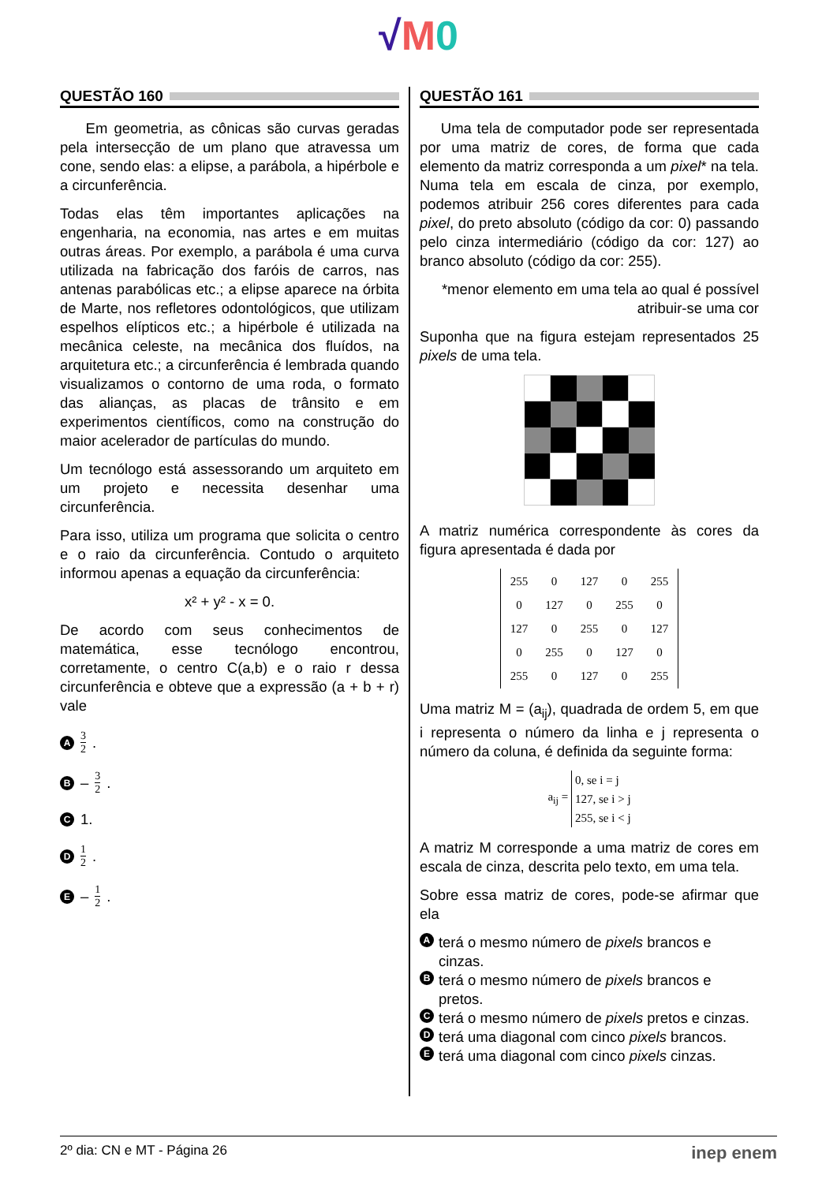√M 0
QUESTÃO 160
Em geometria, as cônicas são curvas geradas pela intersecção de um plano que atravessa um cone, sendo elas: a elipse, a parábola, a hipérbole e a circunferência.
Todas elas têm importantes aplicações na engenharia, na economia, nas artes e em muitas outras áreas. Por exemplo, a parábola é uma curva utilizada na fabricação dos faróis de carros, nas antenas parabólicas etc.; a elipse aparece na órbita de Marte, nos refletores odontológicos, que utilizam espelhos elípticos etc.; a hipérbole é utilizada na mecânica celeste, na mecânica dos fluídos, na arquitetura etc.; a circunferência é lembrada quando visualizamos o contorno de uma roda, o formato das alianças, as placas de trânsito e em experimentos científicos, como na construção do maior acelerador de partículas do mundo.
Um tecnólogo está assessorando um arquiteto em um projeto e necessita desenhar uma circunferência.
Para isso, utiliza um programa que solicita o centro e o raio da circunferência. Contudo o arquiteto informou apenas a equação da circunferência:
x² + y² - x = 0.
De acordo com seus conhecimentos de matemática, esse tecnólogo encontrou, corretamente, o centro C(a,b) e o raio r dessa circunferência e obteve que a expressão (a + b + r) vale
A 3 2.
B – 3 2.
C 1.
D 1 2.
E – 1 2.
QUESTÃO 161
Uma tela de computador pode ser representada por uma matriz de cores, de forma que cada elemento da matriz corresponda a um pixel* na tela. Numa tela em escala de cinza, por exemplo, podemos atribuir 256 cores diferentes para cada pixel, do preto absoluto (código da cor: 0) passando pelo cinza intermediário (código da cor: 127) ao branco absoluto (código da cor: 255).
*menor elemento em uma tela ao qual é possível atribuir-se uma cor
Suponha que na figura estejam representados 25 pixels de uma tela.
A matriz numérica correspondente às cores da figura apresentada é dada por
| 255 | 0 | 127 | 0 | 255 |
| 0 | 127 | 0 | 255 | 0 |
| 127 | 0 | 255 | 0 | 127 |
| 0 | 255 | 0 | 127 | 0 |
| 255 | 0 | 127 | 0 | 255 |
Uma matriz M = (a<sub>ij</sub>), quadrada de ordem 5, em que i representa o número da linha e j representa o número da coluna, é definida da seguinte forma:
a<sub>ij</sub> =
0, se i = j
127, se i > j
255, se i < j
A matriz M corresponde a uma matriz de cores em escala de cinza, descrita pelo texto, em uma tela.
Sobre essa matriz de cores, pode-se afirmar que ela
Aterá o mesmo número de pixels brancos e cinzas.
Bterá o mesmo número de pixels brancos e pretos.
Cterá o mesmo número de pixels pretos e cinzas.
Dterá uma diagonal com cinco pixels brancos.
Eterá uma diagonal com cinco pixels cinzas.
2º dia: CN e MT - Página 26 inep enem